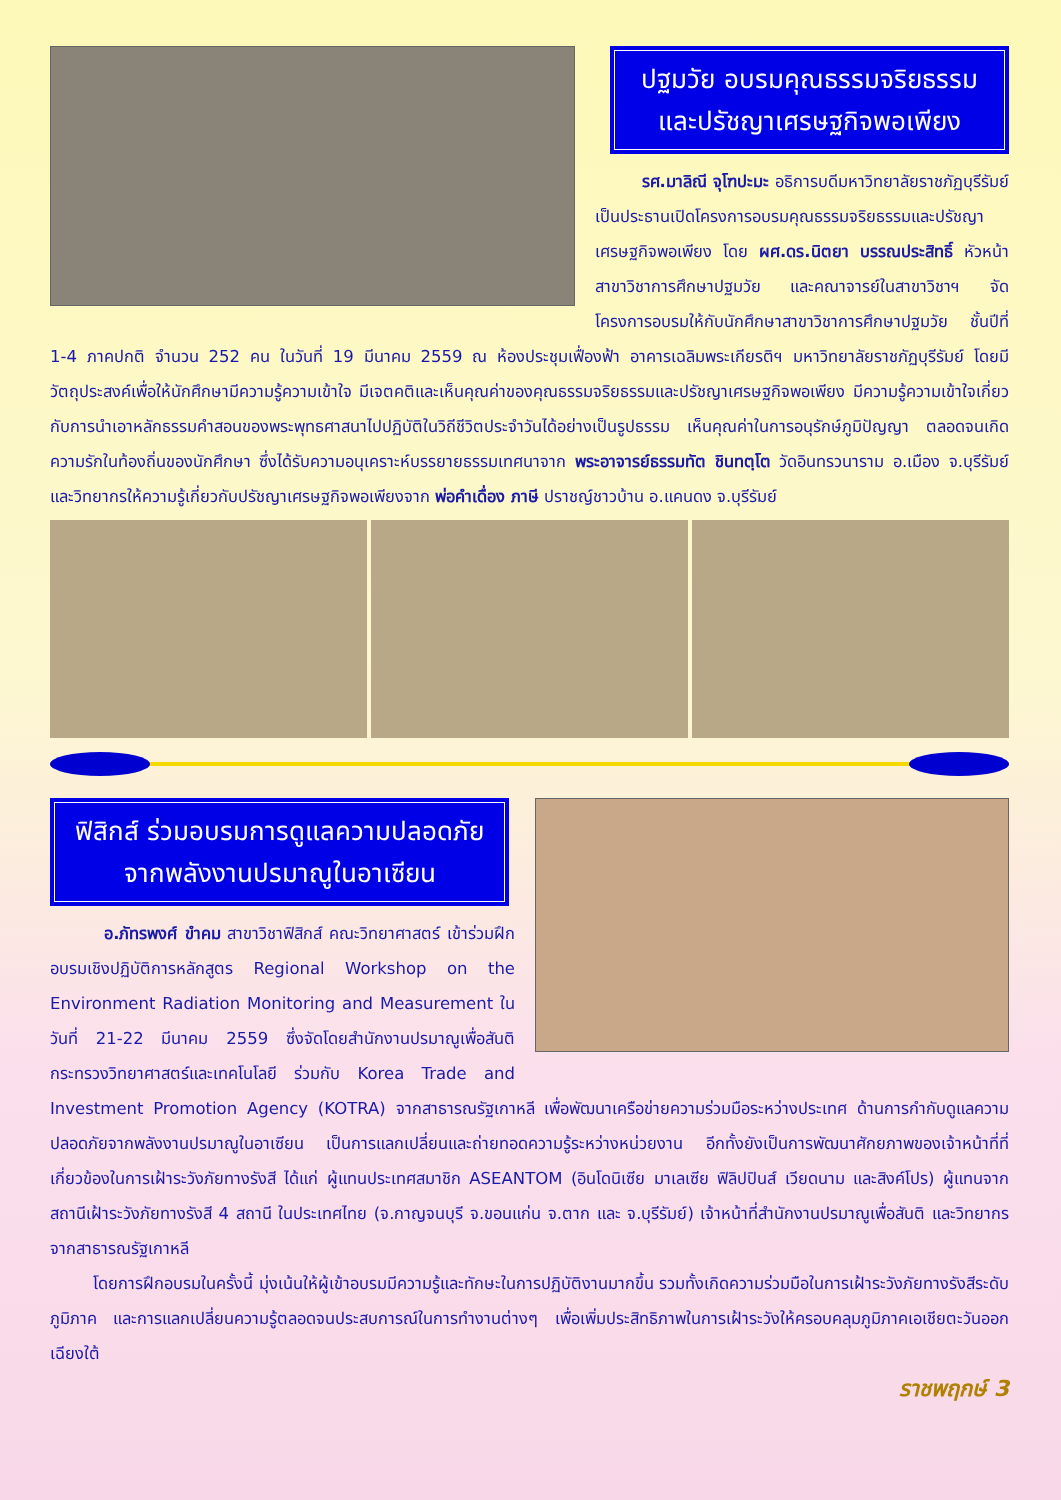ปฐมวัย อบรมคุณธรรมจริยธรรม
และปรัชญาเศรษฐกิจพอเพียง
รศ.มาลิณี จุโฑปะมะ อธิการบดีมหาวิทยาลัยราชภัฏบุรีรัมย์ เป็นประธานเปิดโครงการอบรมคุณธรรมจริยธรรมและปรัชญาเศรษฐกิจพอเพียง โดย ผศ.ดร.นิตยา บรรณประสิทธิ์ หัวหน้าสาขาวิชาการศึกษาปฐมวัย และคณาจารย์ในสาขาวิชาฯ จัดโครงการอบรมให้กับนักศึกษาสาขาวิชาการศึกษาปฐมวัย ชั้นปีที่ 1-4 ภาคปกติ จำนวน 252 คน ในวันที่ 19 มีนาคม 2559 ณ ห้องประชุมเฟื่องฟ้า อาคารเฉลิมพระเกียรติฯ มหาวิทยาลัยราชภัฏบุรีรัมย์ โดยมีวัตถุประสงค์เพื่อให้นักศึกษามีความรู้ความเข้าใจ มีเจตคติและเห็นคุณค่าของคุณธรรมจริยธรรมและปรัชญาเศรษฐกิจพอเพียง มีความรู้ความเข้าใจเกี่ยวกับการนำเอาหลักธรรมคำสอนของพระพุทธศาสนาไปปฏิบัติในวิถีชีวิตประจำวันได้อย่างเป็นรูปธรรม เห็นคุณค่าในการอนุรักษ์ภูมิปัญญา ตลอดจนเกิดความรักในท้องถิ่นของนักศึกษา ซึ่งได้รับความอนุเคราะห์บรรยายธรรมเทศนาจาก พระอาจารย์ธรรมทัต ชินทตฺโต วัดอินทรวนาราม อ.เมือง จ.บุรีรัมย์ และวิทยากรให้ความรู้เกี่ยวกับปรัชญาเศรษฐกิจพอเพียงจาก พ่อคำเดื่อง ภาษี ปราชญ์ชาวบ้าน อ.แคนดง จ.บุรีรัมย์
ฟิสิกส์ ร่วมอบรมการดูแลความปลอดภัย
จากพลังงานปรมาณูในอาเซียน
อ.ภัทรพงศ์ ขำคม สาขาวิชาฟิสิกส์ คณะวิทยาศาสตร์ เข้าร่วมฝึกอบรมเชิงปฏิบัติการหลักสูตร Regional Workshop on the Environment Radiation Monitoring and Measurement ในวันที่ 21-22 มีนาคม 2559 ซึ่งจัดโดยสำนักงานปรมาณูเพื่อสันติ กระทรวงวิทยาศาสตร์และเทคโนโลยี ร่วมกับ Korea Trade and Investment Promotion Agency (KOTRA) จากสาธารณรัฐเกาหลี เพื่อพัฒนาเครือข่ายความร่วมมือระหว่างประเทศ ด้านการกำกับดูแลความปลอดภัยจากพลังงานปรมาณูในอาเซียน เป็นการแลกเปลี่ยนและถ่ายทอดความรู้ระหว่างหน่วยงาน อีกทั้งยังเป็นการพัฒนาศักยภาพของเจ้าหน้าที่ที่เกี่ยวข้องในการเฝ้าระวังภัยทางรังสี ได้แก่ ผู้แทนประเทศสมาชิก ASEANTOM (อินโดนิเซีย มาเลเซีย ฟิลิปปินส์ เวียดนาม และสิงค์โปร) ผู้แทนจากสถานีเฝ้าระวังภัยทางรังสี 4 สถานี ในประเทศไทย (จ.กาญจนบุรี จ.ขอนแก่น จ.ตาก และ จ.บุรีรัมย์) เจ้าหน้าที่สำนักงานปรมาณูเพื่อสันติ และวิทยากรจากสาธารณรัฐเกาหลี
โดยการฝึกอบรมในครั้งนี้ มุ่งเน้นให้ผู้เข้าอบรมมีความรู้และทักษะในการปฏิบัติงานมากขึ้น รวมทั้งเกิดความร่วมมือในการเฝ้าระวังภัยทางรังสีระดับภูมิภาค และการแลกเปลี่ยนความรู้ตลอดจนประสบการณ์ในการทำงานต่างๆ เพื่อเพิ่มประสิทธิภาพในการเฝ้าระวังให้ครอบคลุมภูมิภาคเอเชียตะวันออกเฉียงใต้
ราชพฤกษ์ 3